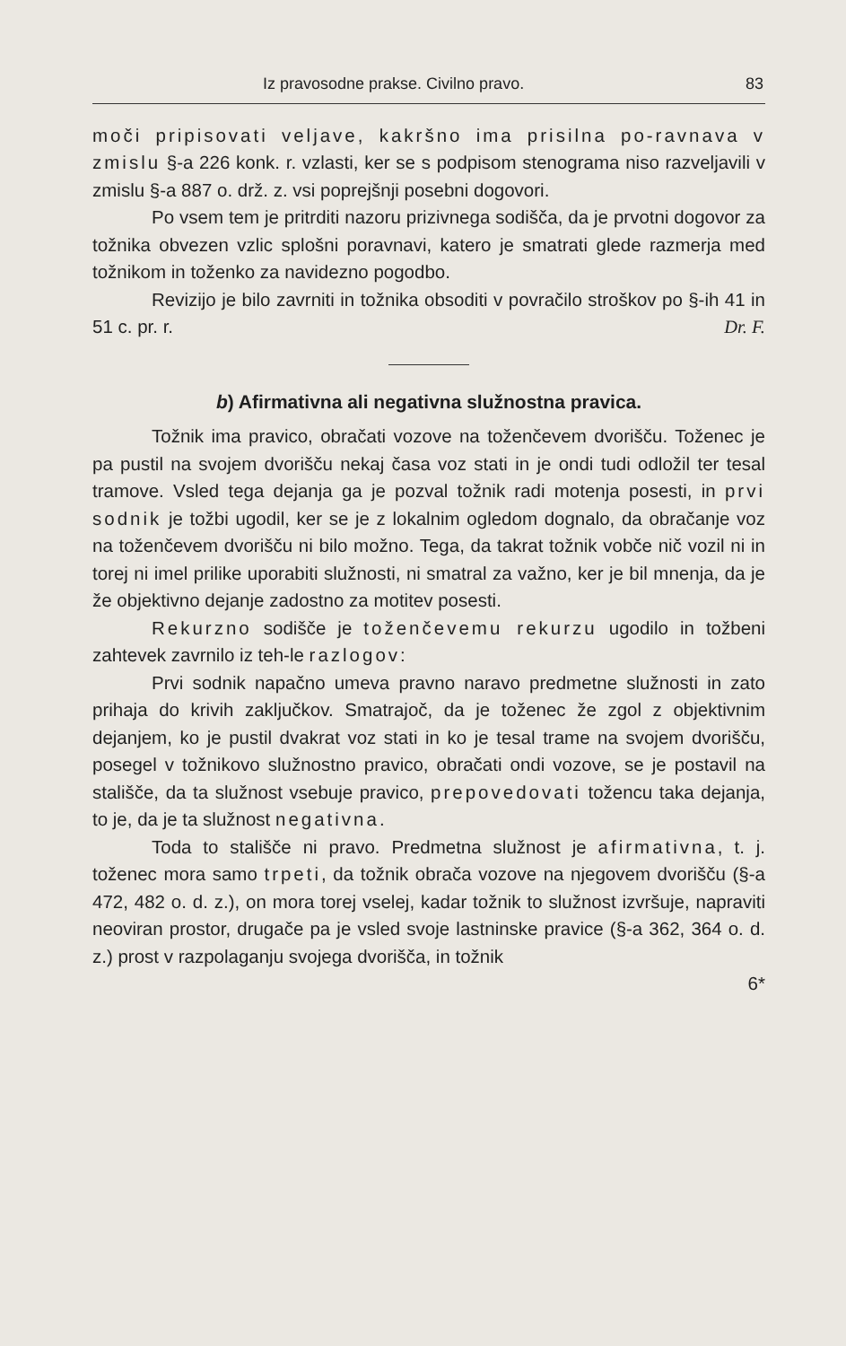Iz pravosodne prakse. Civilno pravo. 83
moči pripisovati veljave, kakršno ima prisilna po-ravnava v zmislu §-a 226 konk. r. vzlasti, ker se s podpisom stenograma niso razveljavili v zmislu §-a 887 o. drž. z. vsi poprejšnji posebni dogovori.
Po vsem tem je pritrditi nazoru prizivnega sodišča, da je prvotni dogovor za tožnika obvezen vzlic splošni poravnavi, katero je smatrati glede razmerja med tožnikom in toženko za navidezno pogodbo.
Revizijo je bilo zavrniti in tožnika obsoditi v povračilo stroškov po §-ih 41 in 51 c. pr. r. Dr. F.
b) Afirmativna ali negativna služnostna pravica.
Tožnik ima pravico, obračati vozove na toženčevem dvorišču. Toženec je pa pustil na svojem dvorišču nekaj časa voz stati in je ondi tudi odložil ter tesal tramove. Vsled tega dejanja ga je pozval tožnik radi motenja posesti, in prvi sodnik je tožbi ugodil, ker se je z lokalnim ogledom dognalo, da obračanje voz na toženčevem dvorišču ni bilo možno. Tega, da takrat tožnik vobče nič vozil ni in torej ni imel prilike uporabiti služnosti, ni smatral za važno, ker je bil mnenja, da je že objektivno dejanje zadostno za motitev posesti.
Rekurzno sodišče je toženčevemu rekurzu ugodilo in tožbeni zahtevek zavrnilo iz teh-le razlogov:
Prvi sodnik napačno umeva pravno naravo predmetne služnosti in zato prihaja do krivih zaključkov. Smatrajoč, da je toženec že zgol z objektivnim dejanjem, ko je pustil dvakrat voz stati in ko je tesal trame na svojem dvorišču, posegel v tožnikovo služnostno pravico, obračati ondi vozove, se je postavil na stališče, da ta služnost vsebuje pravico, prepovedovati tožencu taka dejanja, to je, da je ta služnost negativna.
Toda to stališče ni pravo. Predmetna služnost je afirmativna, t. j. toženec mora samo trpeti, da tožnik obrača vozove na njegovem dvorišču (§-a 472, 482 o. d. z.), on mora torej vselej, kadar tožnik to služnost izvršuje, napraviti neoviran prostor, drugače pa je vsled svoje lastninske pravice (§-a 362, 364 o. d. z.) prost v razpolaganju svojega dvorišča, in tožnik
6*